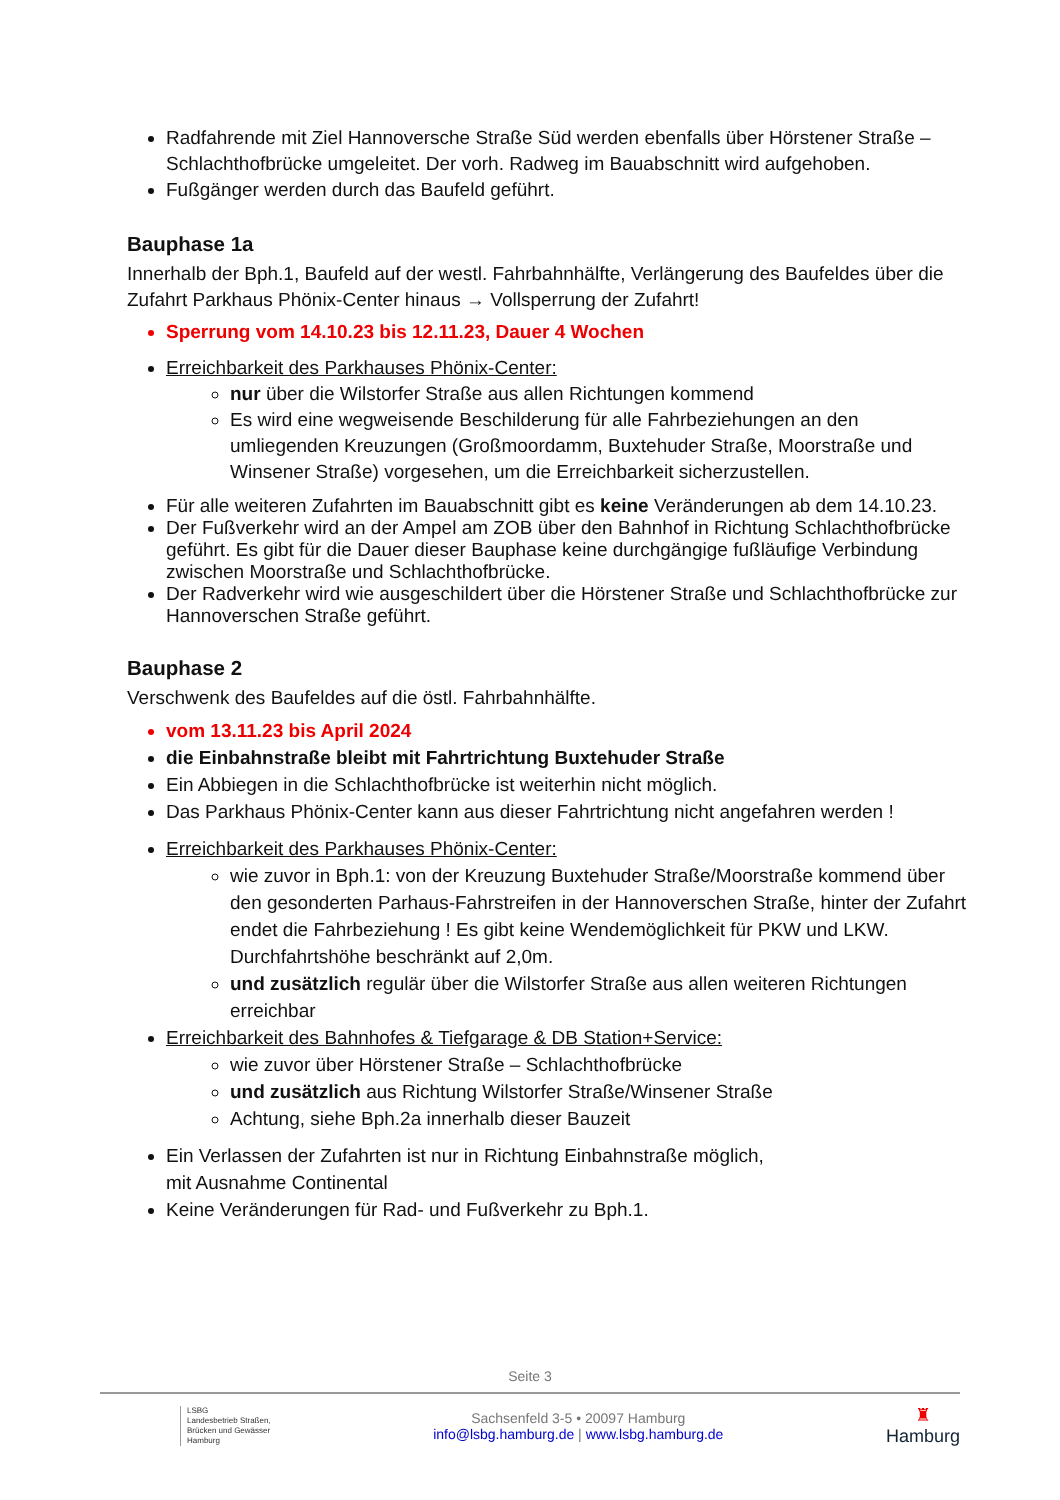Radfahrende mit Ziel Hannoversche Straße Süd werden ebenfalls über Hörstener Straße – Schlachthofbrücke umgeleitet. Der vorh. Radweg im Bauabschnitt wird aufgehoben.
Fußgänger werden durch das Baufeld geführt.
Bauphase 1a
Innerhalb der Bph.1, Baufeld auf der westl. Fahrbahnhälfte, Verlängerung des Baufeldes über die Zufahrt Parkhaus Phönix-Center hinaus → Vollsperrung der Zufahrt!
Sperrung vom 14.10.23 bis 12.11.23, Dauer 4 Wochen
Erreichbarkeit des Parkhauses Phönix-Center:
nur über die Wilstorfer Straße aus allen Richtungen kommend
Es wird eine wegweisende Beschilderung für alle Fahrbeziehungen an den umliegenden Kreuzungen (Großmoordamm, Buxtehuder Straße, Moorstraße und Winsener Straße) vorgesehen, um die Erreichbarkeit sicherzustellen.
Für alle weiteren Zufahrten im Bauabschnitt gibt es keine Veränderungen ab dem 14.10.23.
Der Fußverkehr wird an der Ampel am ZOB über den Bahnhof in Richtung Schlachthofbrücke geführt. Es gibt für die Dauer dieser Bauphase keine durchgängige fußläufige Verbindung zwischen Moorstraße und Schlachthofbrücke.
Der Radverkehr wird wie ausgeschildert über die Hörstener Straße und Schlachthofbrücke zur Hannoverschen Straße geführt.
Bauphase 2
Verschwenk des Baufeldes auf die östl. Fahrbahnhälfte.
vom 13.11.23 bis April 2024
die Einbahnstraße bleibt mit Fahrtrichtung Buxtehuder Straße
Ein Abbiegen in die Schlachthofbrücke ist weiterhin nicht möglich.
Das Parkhaus Phönix-Center kann aus dieser Fahrtrichtung nicht angefahren werden !
Erreichbarkeit des Parkhauses Phönix-Center:
wie zuvor in Bph.1: von der Kreuzung Buxtehuder Straße/Moorstraße kommend über den gesonderten Parhaus-Fahrstreifen in der Hannoverschen Straße, hinter der Zufahrt endet die Fahrbeziehung ! Es gibt keine Wendemöglichkeit für PKW und LKW. Durchfahrtshöhe beschränkt auf 2,0m.
und zusätzlich regulär über die Wilstorfer Straße aus allen weiteren Richtungen erreichbar
Erreichbarkeit des Bahnhofes & Tiefgarage & DB Station+Service:
wie zuvor über Hörstener Straße – Schlachthofbrücke
und zusätzlich aus Richtung Wilstorfer Straße/Winsener Straße
Achtung, siehe Bph.2a innerhalb dieser Bauzeit
Ein Verlassen der Zufahrten ist nur in Richtung Einbahnstraße möglich,
mit Ausnahme Continental
Keine Veränderungen für Rad- und Fußverkehr zu Bph.1.
Seite 3
LSBG
Landesbetrieb Straßen,
Brücken und Gewässer
Hamburg
Sachsenfeld 3-5 • 20097 Hamburg
info@lsbg.hamburg.de | www.lsbg.hamburg.de
♜
Hamburg